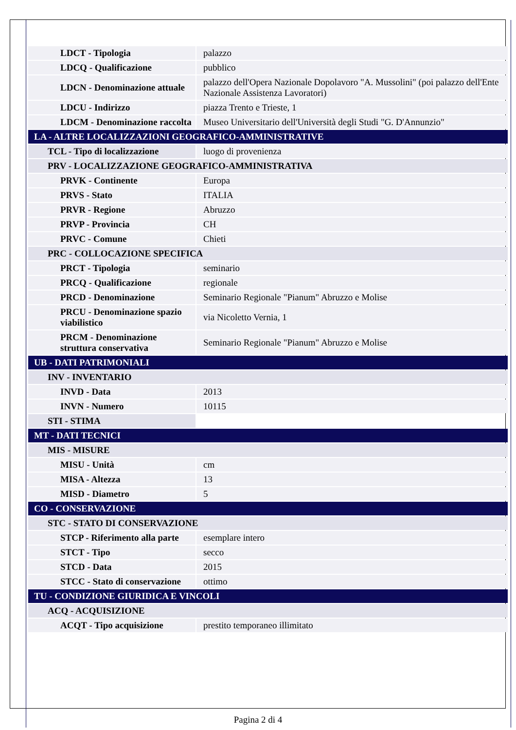| LDCT - Tipologia | palazzo |
| LDCQ - Qualificazione | pubblico |
| LDCN - Denominazione attuale | palazzo dell'Opera Nazionale Dopolavoro "A. Mussolini" (poi palazzo dell'Ente Nazionale Assistenza Lavoratori) |
| LDCU - Indirizzo | piazza Trento e Trieste, 1 |
| LDCM - Denominazione raccolta | Museo Universitario dell'Università degli Studi "G. D'Annunzio" |
| LA - ALTRE LOCALIZZAZIONI GEOGRAFICO-AMMINISTRATIVE | |
| TCL - Tipo di localizzazione | luogo di provenienza |
| PRV - LOCALIZZAZIONE GEOGRAFICO-AMMINISTRATIVA | |
| PRVK - Continente | Europa |
| PRVS - Stato | ITALIA |
| PRVR - Regione | Abruzzo |
| PRVP - Provincia | CH |
| PRVC - Comune | Chieti |
| PRC - COLLOCAZIONE SPECIFICA | |
| PRCT - Tipologia | seminario |
| PRCQ - Qualificazione | regionale |
| PRCD - Denominazione | Seminario Regionale "Pianum" Abruzzo e Molise |
| PRCU - Denominazione spazio viabilistico | via Nicoletto Vernia, 1 |
| PRCM - Denominazione struttura conservativa | Seminario Regionale "Pianum" Abruzzo e Molise |
| UB - DATI PATRIMONIALI | |
| INV - INVENTARIO | |
| INVD - Data | 2013 |
| INVN - Numero | 10115 |
| STI - STIMA | |
| MT - DATI TECNICI | |
| MIS - MISURE | |
| MISU - Unità | cm |
| MISA - Altezza | 13 |
| MISD - Diametro | 5 |
| CO - CONSERVAZIONE | |
| STC - STATO DI CONSERVAZIONE | |
| STCP - Riferimento alla parte | esemplare intero |
| STCT - Tipo | secco |
| STCD - Data | 2015 |
| STCC - Stato di conservazione | ottimo |
| TU - CONDIZIONE GIURIDICA E VINCOLI | |
| ACQ - ACQUISIZIONE | |
| ACQT - Tipo acquisizione | prestito temporaneo illimitato |
Pagina 2 di 4